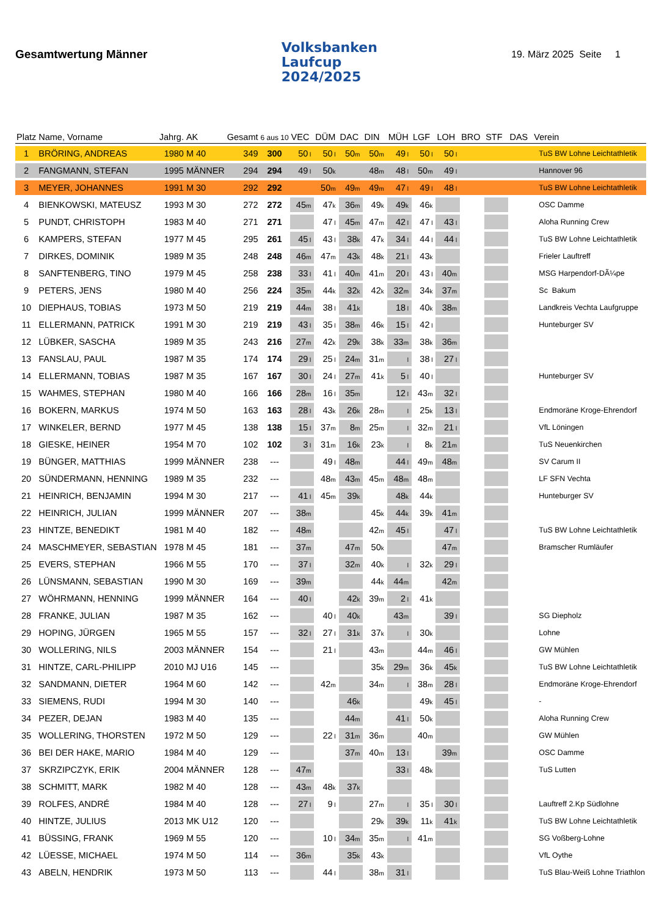Gesamtwertung Männer
Volksbanken
Laufcup
2024/2025
19. März 2025 Seite 1
| Platz | Name, Vorname | Jahrg. | AK | Gesamt | 6 aus 10 | VEC | DÜM | DAC | DIN | MÜH | LGF | LOH | BRO | STF | DAS | Verein |
| --- | --- | --- | --- | --- | --- | --- | --- | --- | --- | --- | --- | --- | --- | --- | --- | --- |
| 1 | BRÖRING, ANDREAS | 1980 | M 40 | 349 | 300 | 50 l | 50 l | 50 m | 50 m | 49 l | 50 l | 50 l | | | | TuS BW Lohne Leichtathletik |
| 2 | FANGMANN, STEFAN | 1995 | MÄNNER | 294 | 294 | 49 l | 50 k | | 48 m | 48 l | 50 m | 49 l | | | | Hannover 96 |
| 3 | MEYER, JOHANNES | 1991 | M 30 | 292 | 292 | | 50 m | 49 m | 49 m | 47 l | 49 l | 48 l | | | | TuS BW Lohne Leichtathletik |
| 4 | BIENKOWSKI, MATEUSZ | 1993 | M 30 | 272 | 272 | 45 m | 47 k | 36 m | 49 k | 49 k | 46 k | | | | | OSC Damme |
| 5 | PUNDT, CHRISTOPH | 1983 | M 40 | 271 | 271 | | 47 l | 45 m | 47 m | 42 l | 47 l | 43 l | | | | Aloha Running Crew |
| 6 | KAMPERS, STEFAN | 1977 | M 45 | 295 | 261 | 45 l | 43 l | 38 k | 47 k | 34 l | 44 l | 44 l | | | | TuS BW Lohne Leichtathletik |
| 7 | DIRKES, DOMINIK | 1989 | M 35 | 248 | 248 | 46 m | 47 m | 43 k | 48 k | 21 l | 43 k | | | | | Frieler Lauftreff |
| 8 | SANFTENBERG, TINO | 1979 | M 45 | 258 | 238 | 33 l | 41 l | 40 m | 41 m | 20 l | 43 l | 40 m | | | | MSG Harpendorf-DÃ¼pe |
| 9 | PETERS, JENS | 1980 | M 40 | 256 | 224 | 35 m | 44 k | 32 k | 42 k | 32 m | 34 k | 37 m | | | | Sc Bakum |
| 10 | DIEPHAUS, TOBIAS | 1973 | M 50 | 219 | 219 | 44 m | 38 l | 41 k | | 18 l | 40 k | 38 m | | | | Landkreis Vechta Laufgruppe |
| 11 | ELLERMANN, PATRICK | 1991 | M 30 | 219 | 219 | 43 l | 35 l | 38 m | 46 k | 15 l | 42 l | | | | | Hunteburger SV |
| 12 | LÜBKER, SASCHA | 1989 | M 35 | 243 | 216 | 27 m | 42 k | 29 k | 38 k | 33 m | 38 k | 36 m | | | | |
| 13 | FANSLAU, PAUL | 1987 | M 35 | 174 | 174 | 29 l | 25 l | 24 m | 31 m | l | 38 l | 27 l | | | | |
| 14 | ELLERMANN, TOBIAS | 1987 | M 35 | 167 | 167 | 30 l | 24 l | 27 m | 41 k | 5 l | 40 l | | | | | Hunteburger SV |
| 15 | WAHMES, STEPHAN | 1980 | M 40 | 166 | 166 | 28 m | 16 l | 35 m | | 12 l | 43 m | 32 l | | | | |
| 16 | BOKERN, MARKUS | 1974 | M 50 | 163 | 163 | 28 l | 43 k | 26 k | 28 m | l | 25 k | 13 l | | | | Endmoräne Kroge-Ehrendorf |
| 17 | WINKELER, BERND | 1977 | M 45 | 138 | 138 | 15 l | 37 m | 8 m | 25 m | l | 32 m | 21 l | | | | VfL Löningen |
| 18 | GIESKE, HEINER | 1954 | M 70 | 102 | 102 | 3 l | 31 m | 16 k | 23 k | l | 8 k | 21 m | | | | TuS Neuenkirchen |
| 19 | BÜNGER, MATTHIAS | 1999 | MÄNNER | 238 | --- | | 49 l | 48 m | | 44 l | 49 m | 48 m | | | | SV Carum II |
| 20 | SÜNDERMANN, HENNING | 1989 | M 35 | 232 | --- | | 48 m | 43 m | 45 m | 48 m | 48 m | | | | | LF SFN Vechta |
| 21 | HEINRICH, BENJAMIN | 1994 | M 30 | 217 | --- | 41 l | 45 m | 39 k | | 48 k | 44 k | | | | | Hunteburger SV |
| 22 | HEINRICH, JULIAN | 1999 | MÄNNER | 207 | --- | 38 m | | | 45 k | 44 k | 39 k | 41 m | | | | |
| 23 | HINTZE, BENEDIKT | 1981 | M 40 | 182 | --- | 48 m | | | 42 m | 45 l | | 47 l | | | | TuS BW Lohne Leichtathletik |
| 24 | MASCHMEYER, SEBASTIAN | 1978 | M 45 | 181 | --- | 37 m | | 47 m | 50 k | | | 47 m | | | | Bramscher Rumläufer |
| 25 | EVERS, STEPHAN | 1966 | M 55 | 170 | --- | 37 l | | 32 m | 40 k | l | 32 k | 29 l | | | | |
| 26 | LÜNSMANN, SEBASTIAN | 1990 | M 30 | 169 | --- | 39 m | | | 44 k | 44 m | | 42 m | | | | |
| 27 | WÖHRMANN, HENNING | 1999 | MÄNNER | 164 | --- | 40 l | | 42 k | 39 m | 2 l | 41 k | | | | | |
| 28 | FRANKE, JULIAN | 1987 | M 35 | 162 | --- | | 40 l | 40 k | | 43 m | | 39 l | | | | SG Diepholz |
| 29 | HOPING, JÜRGEN | 1965 | M 55 | 157 | --- | 32 l | 27 l | 31 k | 37 k | l | 30 k | | | | | Lohne |
| 30 | WOLLERING, NILS | 2003 | MÄNNER | 154 | --- | | 21 l | | 43 m | | 44 m | 46 l | | | | GW Mühlen |
| 31 | HINTZE, CARL-PHILIPP | 2010 | MJ U16 | 145 | --- | | | | 35 k | 29 m | 36 k | 45 k | | | | TuS BW Lohne Leichtathletik |
| 32 | SANDMANN, DIETER | 1964 | M 60 | 142 | --- | | 42 m | | 34 m | l | 38 m | 28 l | | | | Endmoräne Kroge-Ehrendorf |
| 33 | SIEMENS, RUDI | 1994 | M 30 | 140 | --- | | | 46 k | | | 49 k | 45 l | | | | - |
| 34 | PEZER, DEJAN | 1983 | M 40 | 135 | --- | | | 44 m | | 41 l | 50 k | | | | | Aloha Running Crew |
| 35 | WOLLERING, THORSTEN | 1972 | M 50 | 129 | --- | | 22 l | 31 m | 36 m | | 40 m | | | | | GW Mühlen |
| 36 | BEI DER HAKE, MARIO | 1984 | M 40 | 129 | --- | | | 37 m | 40 m | 13 l | | 39 m | | | | OSC Damme |
| 37 | SKRZIPCZYK, ERIK | 2004 | MÄNNER | 128 | --- | 47 m | | | | 33 l | 48 k | | | | | TuS Lutten |
| 38 | SCHMITT, MARK | 1982 | M 40 | 128 | --- | 43 m | 48 k | 37 k | | | | | | | | |
| 39 | ROLFES, ANDRÉ | 1984 | M 40 | 128 | --- | 27 l | 9 l | | 27 m | l | 35 l | 30 l | | | | Lauftreff 2.Kp Südlohne |
| 40 | HINTZE, JULIUS | 2013 | MK U12 | 120 | --- | | | | 29 k | 39 k | 11 k | 41 k | | | | TuS BW Lohne Leichtathletik |
| 41 | BÜSSING, FRANK | 1969 | M 55 | 120 | --- | | 10 l | 34 m | 35 m | l | 41 m | | | | | SG Voßberg-Lohne |
| 42 | LÜESSE, MICHAEL | 1974 | M 50 | 114 | --- | 36 m | | 35 k | 43 k | | | | | | | VfL Oythe |
| 43 | ABELN, HENDRIK | 1973 | M 50 | 113 | --- | | 44 l | | 38 m | 31 l | | | | | | TuS Blau-Weiß Lohne Triathlon |